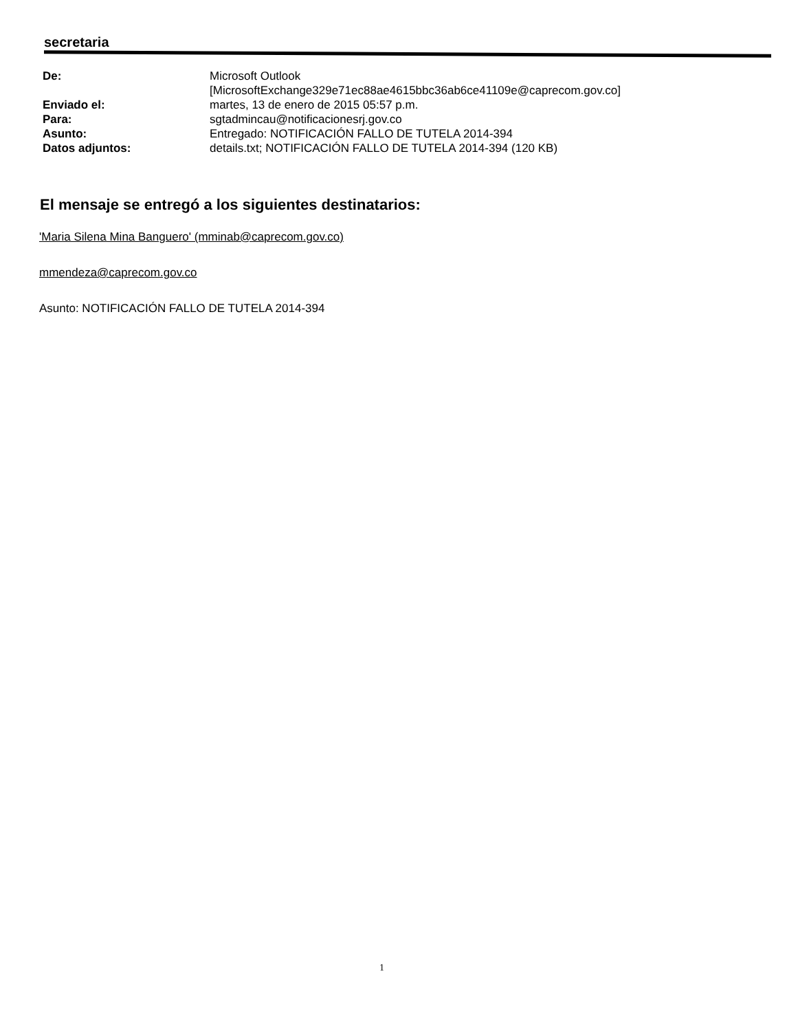secretaria
| De: | Microsoft Outlook [MicrosoftExchange329e71ec88ae4615bbc36ab6ce41109e@caprecom.gov.co] |
| Enviado el: | martes, 13 de enero de 2015 05:57 p.m. |
| Para: | sgtadmincau@notificacionesrj.gov.co |
| Asunto: | Entregado: NOTIFICACIÓN FALLO DE TUTELA 2014-394 |
| Datos adjuntos: | details.txt; NOTIFICACIÓN FALLO DE TUTELA 2014-394 (120 KB) |
El mensaje se entregó a los siguientes destinatarios:
'Maria Silena Mina Banguero' (mminab@caprecom.gov.co)
mmendeza@caprecom.gov.co
Asunto: NOTIFICACIÓN FALLO DE TUTELA 2014-394
1